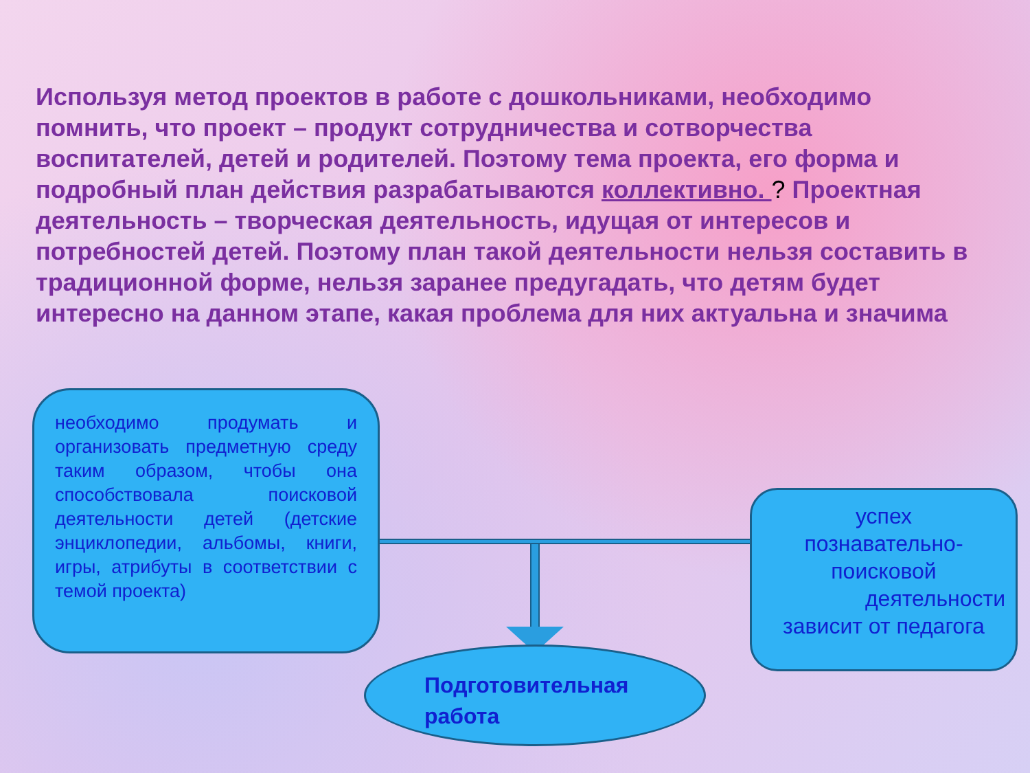Используя метод проектов в работе с дошкольниками, необходимо помнить, что проект – продукт сотрудничества и сотворчества воспитателей, детей и родителей. Поэтому тема проекта, его форма и подробный план действия разрабатываются коллективно. ? Проектная деятельность – творческая деятельность, идущая от интересов и потребностей детей. Поэтому план такой деятельности нельзя составить в традиционной форме, нельзя заранее предугадать, что детям будет интересно на данном этапе, какая проблема для них актуальна и значима
необходимо продумать и организовать предметную среду таким образом, чтобы она способствовала поисковой деятельности детей (детские энциклопедии, альбомы, книги, игры, атрибуты в соответствии с темой проекта)
успех
познавательно-
поисковой
деятельности
зависит от педагога
Подготовительная
работа